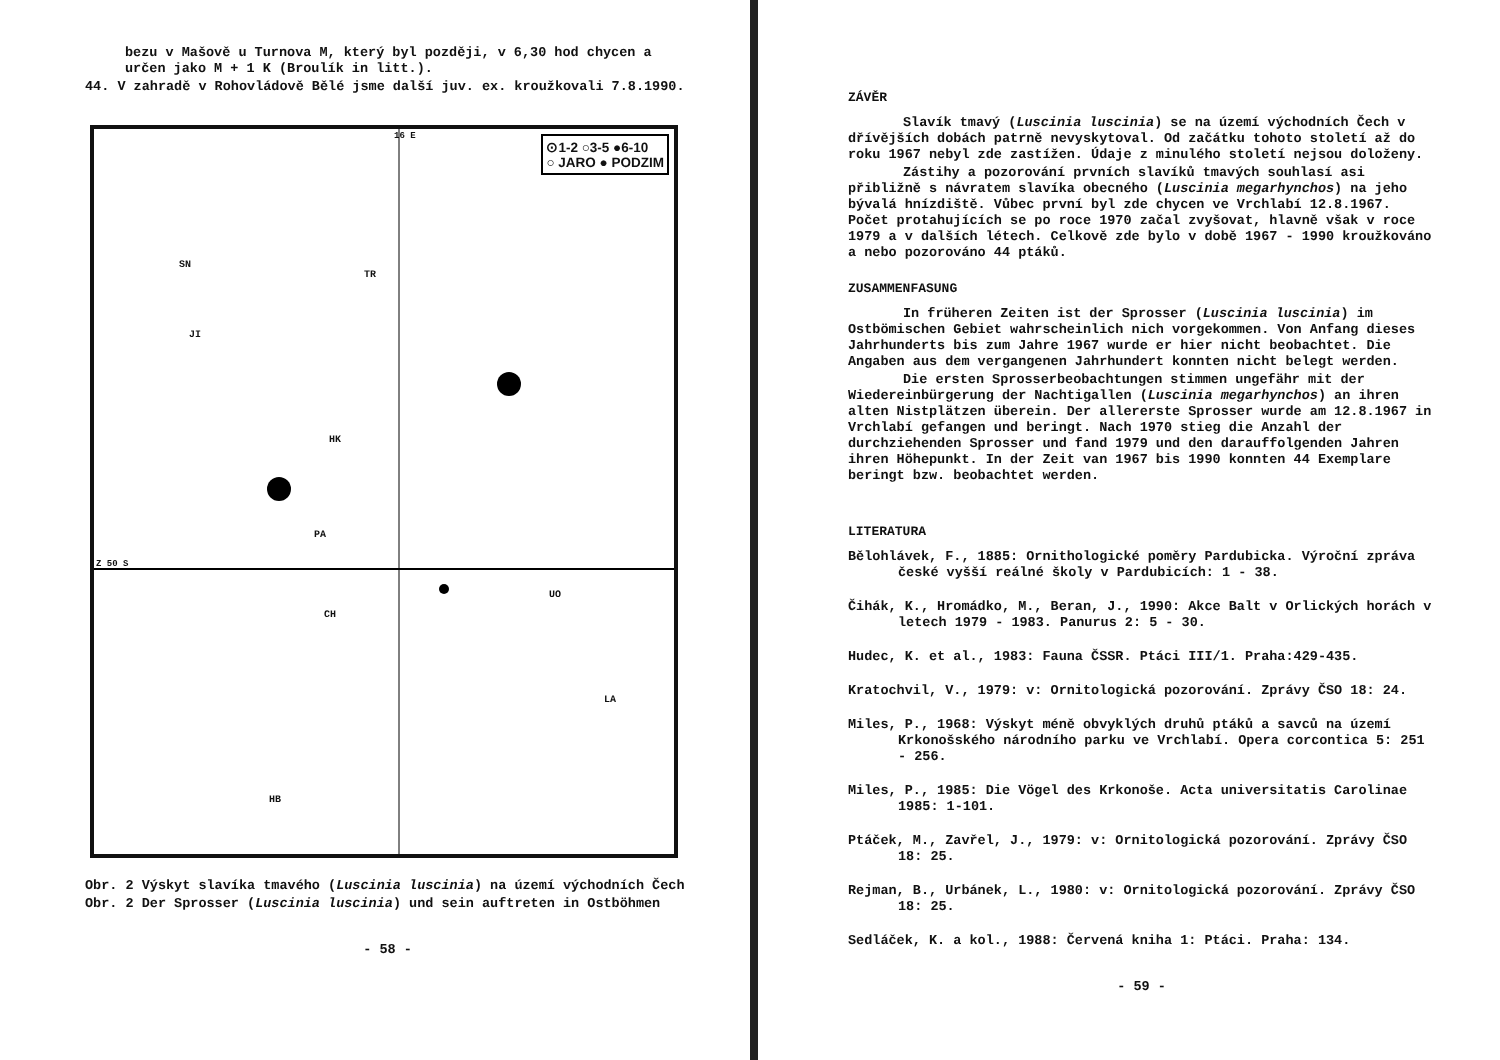bezu v Mašově u Turnova M, který byl později, v 6,30 hod chycen a určen jako M + 1 K (Broulík in litt.).
44. V zahradě v Rohovládově Bělé jsme další juv. ex. kroužkovali 7.8.1990.
⊙1-2 ○3-5 ●6-10
○ JARO ● PODZIM
SN
TR
JI
HK
PA
UO
CH
LA
HB
16 E
Z 50 S
Obr. 2 Výskyt slavíka tmavého (Luscinia luscinia) na území východních Čech
Obr. 2 Der Sprosser (Luscinia luscinia) und sein auftreten in Ostböhmen
- 58 -
ZÁVĚR
Slavík tmavý (Luscinia luscinia) se na území východních Čech v dřívějších dobách patrně nevyskytoval. Od začátku tohoto století až do roku 1967 nebyl zde zastížen. Údaje z minulého století nejsou doloženy.
Zástihy a pozorování prvních slavíků tmavých souhlasí asi přibližně s návratem slavíka obecného (Luscinia megarhynchos) na jeho bývalá hnízdiště. Vůbec první byl zde chycen ve Vrchlabí 12.8.1967. Počet protahujících se po roce 1970 začal zvyšovat, hlavně však v roce 1979 a v dalších létech. Celkově zde bylo v době 1967 - 1990 kroužkováno a nebo pozorováno 44 ptáků.
ZUSAMMENFASUNG
In früheren Zeiten ist der Sprosser (Luscinia luscinia) im Ostbömischen Gebiet wahrscheinlich nich vorgekommen. Von Anfang dieses Jahrhunderts bis zum Jahre 1967 wurde er hier nicht beobachtet. Die Angaben aus dem vergangenen Jahrhundert konnten nicht belegt werden.
Die ersten Sprosserbeobachtungen stimmen ungefähr mit der Wiedereinbürgerung der Nachtigallen (Luscinia megarhynchos) an ihren alten Nistplätzen überein. Der allererste Sprosser wurde am 12.8.1967 in Vrchlabí gefangen und beringt. Nach 1970 stieg die Anzahl der durchziehenden Sprosser und fand 1979 und den darauffolgenden Jahren ihren Höhepunkt. In der Zeit van 1967 bis 1990 konnten 44 Exemplare beringt bzw. beobachtet werden.
LITERATURA
Bělohlávek, F., 1885: Ornithologické poměry Pardubicka. Výroční zpráva české vyšší reálné školy v Pardubicích: 1 - 38.
Čihák, K., Hromádko, M., Beran, J., 1990: Akce Balt v Orlických horách v letech 1979 - 1983. Panurus 2: 5 - 30.
Hudec, K. et al., 1983: Fauna ČSSR. Ptáci III/1. Praha:429-435.
Kratochvil, V., 1979: v: Ornitologická pozorování. Zprávy ČSO 18: 24.
Miles, P., 1968: Výskyt méně obvyklých druhů ptáků a savců na území Krkonošského národního parku ve Vrchlabí. Opera corcontica 5: 251 - 256.
Miles, P., 1985: Die Vögel des Krkonoše. Acta universitatis Carolinae 1985: 1-101.
Ptáček, M., Zavřel, J., 1979: v: Ornitologická pozorování. Zprávy ČSO 18: 25.
Rejman, B., Urbánek, L., 1980: v: Ornitologická pozorování. Zprávy ČSO 18: 25.
Sedláček, K. a kol., 1988: Červená kniha 1: Ptáci. Praha: 134.
- 59 -